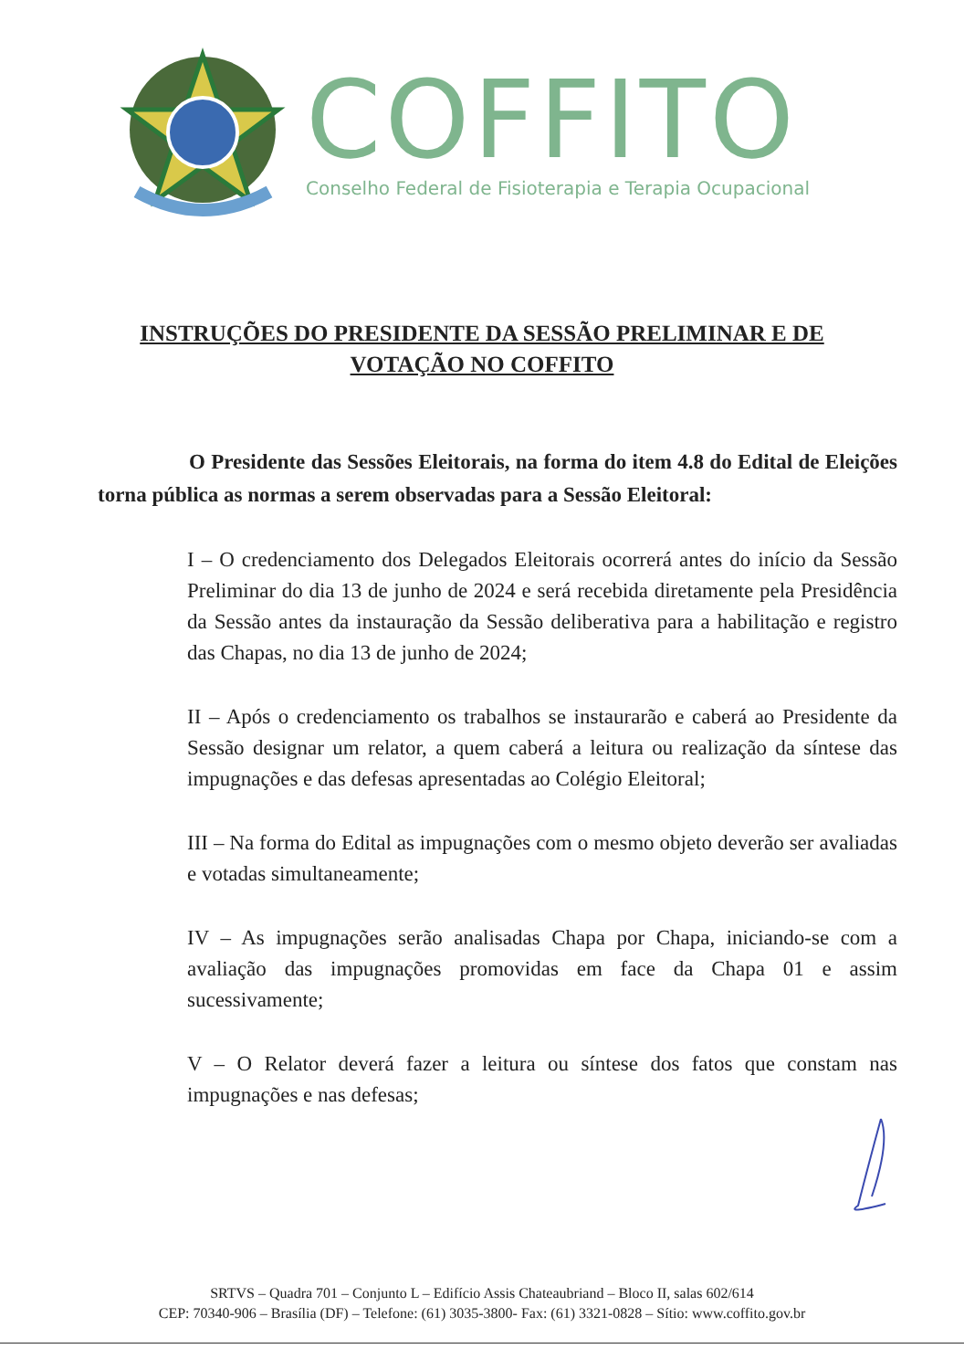COFFITO
Conselho Federal de Fisioterapia e Terapia Ocupacional
INSTRUÇÕES DO PRESIDENTE DA SESSÃO PRELIMINAR E DE
VOTAÇÃO NO COFFITO
O Presidente das Sessões Eleitorais, na forma do item 4.8 do Edital de Eleições torna pública as normas a serem observadas para a Sessão Eleitoral:
I – O credenciamento dos Delegados Eleitorais ocorrerá antes do início da Sessão Preliminar do dia 13 de junho de 2024 e será recebida diretamente pela Presidência da Sessão antes da instauração da Sessão deliberativa para a habilitação e registro das Chapas, no dia 13 de junho de 2024;
II – Após o credenciamento os trabalhos se instaurarão e caberá ao Presidente da Sessão designar um relator, a quem caberá a leitura ou realização da síntese das impugnações e das defesas apresentadas ao Colégio Eleitoral;
III – Na forma do Edital as impugnações com o mesmo objeto deverão ser avaliadas e votadas simultaneamente;
IV – As impugnações serão analisadas Chapa por Chapa, iniciando-se com a avaliação das impugnações promovidas em face da Chapa 01 e assim sucessivamente;
V – O Relator deverá fazer a leitura ou síntese dos fatos que constam nas impugnações e nas defesas;
SRTVS – Quadra 701 – Conjunto L – Edifício Assis Chateaubriand – Bloco II, salas 602/614
CEP: 70340-906 – Brasília (DF) – Telefone: (61) 3035-3800- Fax: (61) 3321-0828 – Sítio: www.coffito.gov.br